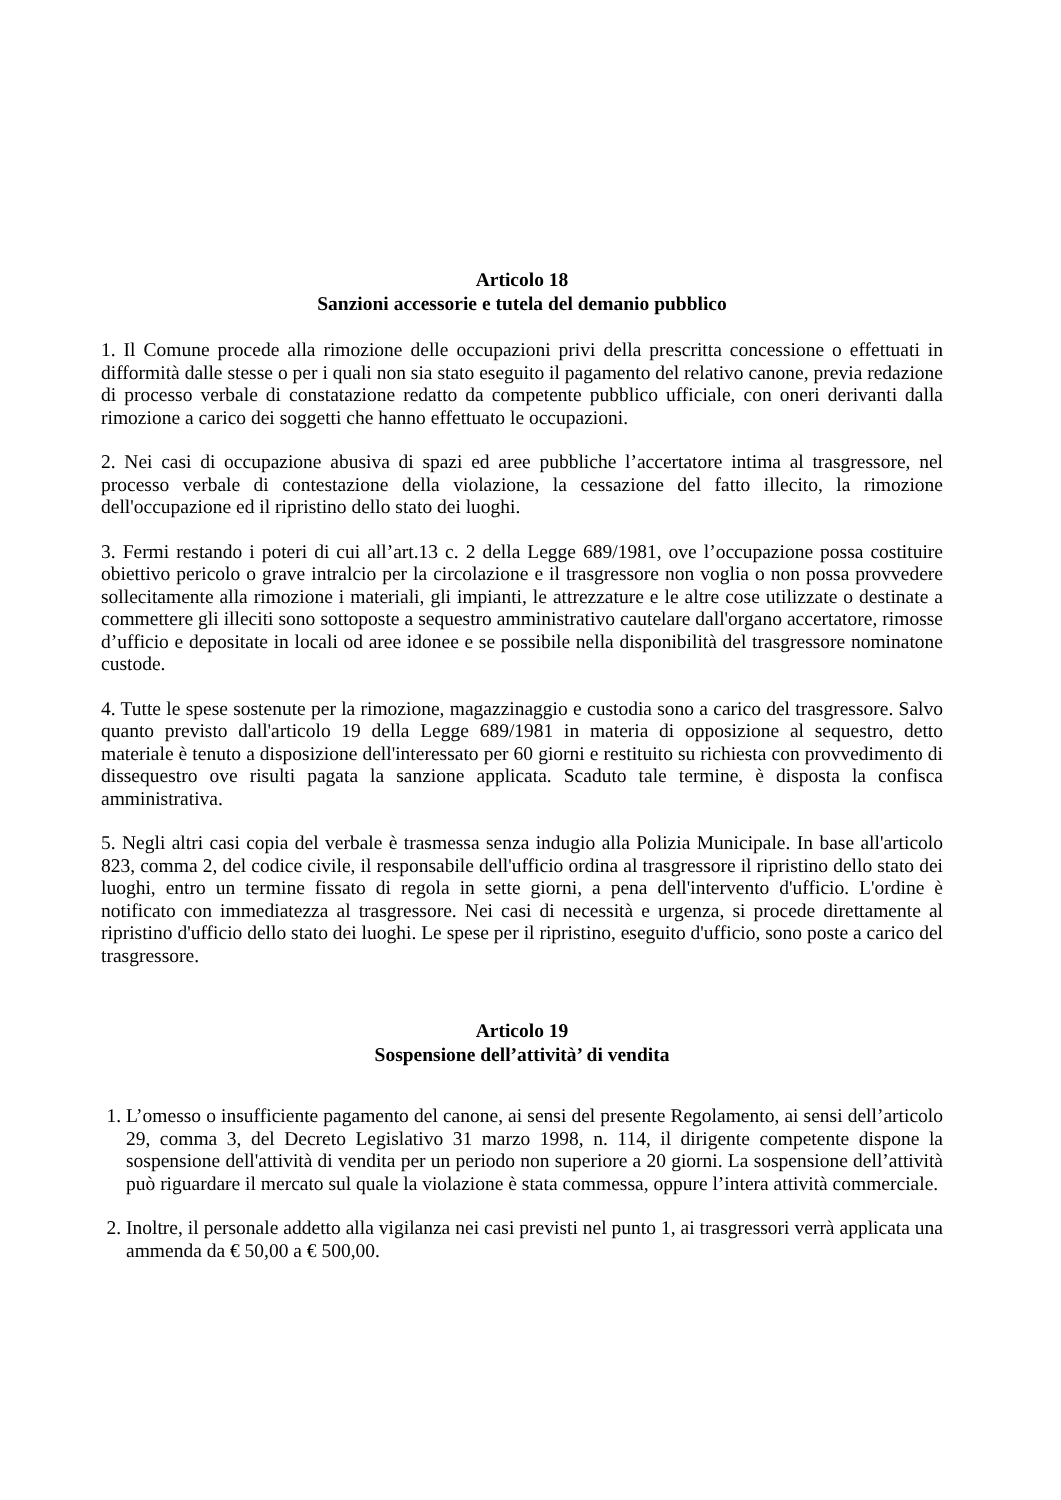Articolo 18
Sanzioni accessorie e tutela del demanio pubblico
1. Il Comune procede alla rimozione delle occupazioni privi della prescritta concessione o effettuati in difformità dalle stesse o per i quali non sia stato eseguito il pagamento del relativo canone, previa redazione di processo verbale di constatazione redatto da competente pubblico ufficiale, con oneri derivanti dalla rimozione a carico dei soggetti che hanno effettuato le occupazioni.
2. Nei casi di occupazione abusiva di spazi ed aree pubbliche l’accertatore intima al trasgressore, nel processo verbale di contestazione della violazione, la cessazione del fatto illecito, la rimozione dell'occupazione ed il ripristino dello stato dei luoghi.
3. Fermi restando i poteri di cui all’art.13 c. 2 della Legge 689/1981, ove l’occupazione possa costituire obiettivo pericolo o grave intralcio per la circolazione e il trasgressore non voglia o non possa provvedere sollecitamente alla rimozione i materiali, gli impianti, le attrezzature e le altre cose utilizzate o destinate a commettere gli illeciti sono sottoposte a sequestro amministrativo cautelare dall'organo accertatore, rimosse d’ufficio e depositate in locali od aree idonee e se possibile nella disponibilità del trasgressore nominatone custode.
4. Tutte le spese sostenute per la rimozione, magazzinaggio e custodia sono a carico del trasgressore. Salvo quanto previsto dall'articolo 19 della Legge 689/1981 in materia di opposizione al sequestro, detto materiale è tenuto a disposizione dell'interessato per 60 giorni e restituito su richiesta con provvedimento di dissequestro ove risulti pagata la sanzione applicata. Scaduto tale termine, è disposta la confisca amministrativa.
5. Negli altri casi copia del verbale è trasmessa senza indugio alla Polizia Municipale. In base all'articolo 823, comma 2, del codice civile, il responsabile dell'ufficio ordina al trasgressore il ripristino dello stato dei luoghi, entro un termine fissato di regola in sette giorni, a pena dell'intervento d'ufficio. L'ordine è notificato con immediatezza al trasgressore. Nei casi di necessità e urgenza, si procede direttamente al ripristino d'ufficio dello stato dei luoghi. Le spese per il ripristino, eseguito d'ufficio, sono poste a carico del trasgressore.
Articolo 19
Sospensione dell’attività’ di vendita
1. L’omesso o insufficiente pagamento del canone, ai sensi del presente Regolamento, ai sensi dell’articolo 29, comma 3, del Decreto Legislativo 31 marzo 1998, n. 114, il dirigente competente dispone la sospensione dell'attività di vendita per un periodo non superiore a 20 giorni. La sospensione dell’attività può riguardare il mercato sul quale la violazione è stata commessa, oppure l’intera attività commerciale.
2. Inoltre, il personale addetto alla vigilanza nei casi previsti nel punto 1, ai trasgressori verrà applicata una ammenda da € 50,00 a € 500,00.